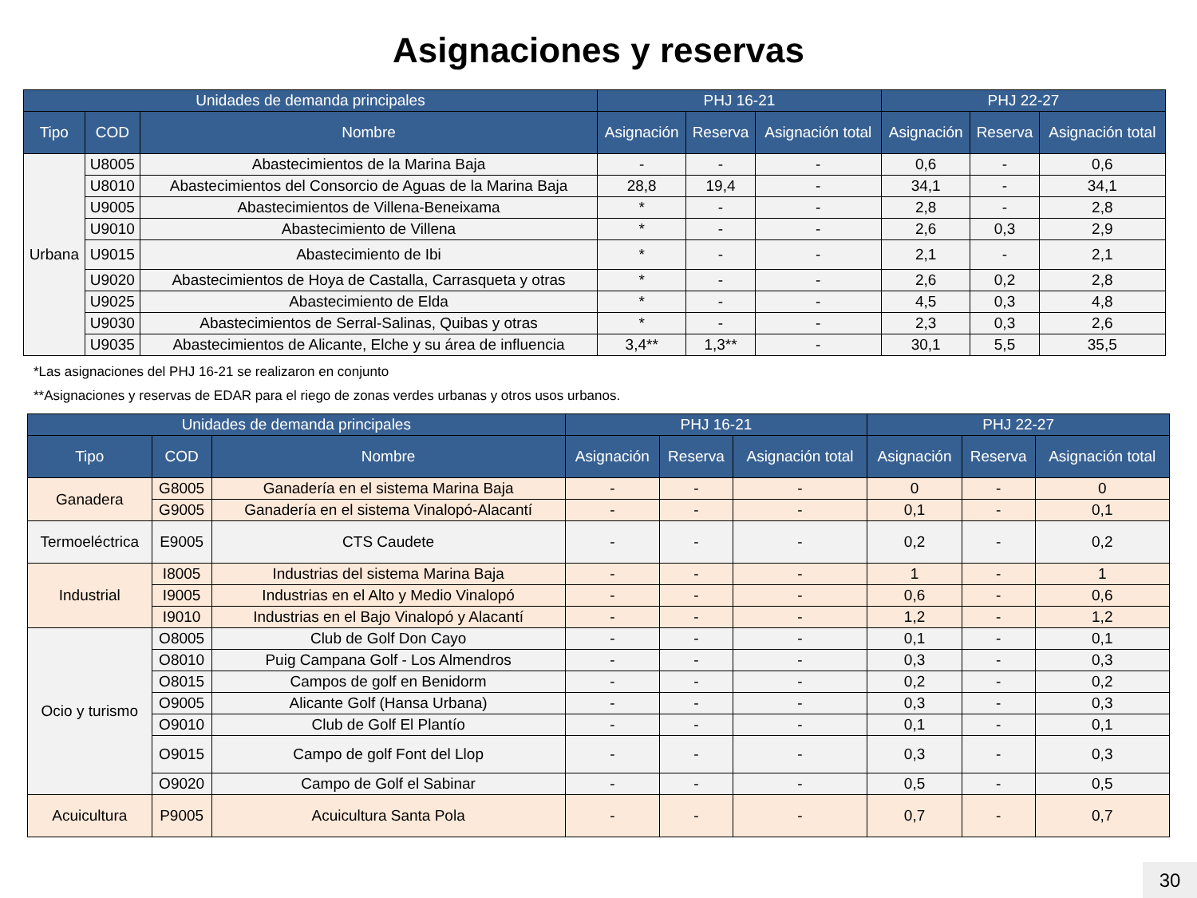Asignaciones y reservas
| Unidades de demanda principales | | | PHJ 16-21 | | | PHJ 22-27 | | |
| --- | --- | --- | --- | --- | --- | --- | --- | --- |
| Tipo | COD | Nombre | Asignación | Reserva | Asignación total | Asignación | Reserva | Asignación total |
| Urbana | U8005 | Abastecimientos de la Marina Baja | - | - | - | 0,6 | - | 0,6 |
| | U8010 | Abastecimientos del Consorcio de Aguas de la Marina Baja | 28,8 | 19,4 | - | 34,1 | - | 34,1 |
| | U9005 | Abastecimientos de Villena-Beneixama | * | - | - | 2,8 | - | 2,8 |
| | U9010 | Abastecimiento de Villena | * | - | - | 2,6 | 0,3 | 2,9 |
| | U9015 | Abastecimiento de Ibi | * | - | - | 2,1 | - | 2,1 |
| | U9020 | Abastecimientos de Hoya de Castalla, Carrasqueta y otras | * | - | - | 2,6 | 0,2 | 2,8 |
| | U9025 | Abastecimiento de Elda | * | - | - | 4,5 | 0,3 | 4,8 |
| | U9030 | Abastecimientos de Serral-Salinas, Quibas y otras | * | - | - | 2,3 | 0,3 | 2,6 |
| | U9035 | Abastecimientos de Alicante, Elche y su área de influencia | 3,4** | 1,3** | - | 30,1 | 5,5 | 35,5 |
*Las asignaciones del PHJ 16-21 se realizaron en conjunto
**Asignaciones y reservas de EDAR para el riego de zonas verdes urbanas y otros usos urbanos.
| Unidades de demanda principales | | | PHJ 16-21 | | | PHJ 22-27 | | |
| --- | --- | --- | --- | --- | --- | --- | --- | --- |
| Tipo | COD | Nombre | Asignación | Reserva | Asignación total | Asignación | Reserva | Asignación total |
| Ganadera | G8005 | Ganadería en el sistema Marina Baja | - | - | - | 0 | - | 0 |
| | G9005 | Ganadería en el sistema Vinalopó-Alacantí | - | - | - | 0,1 | - | 0,1 |
| Termoeléctrica | E9005 | CTS Caudete | - | - | - | 0,2 | - | 0,2 |
| Industrial | I8005 | Industrias del sistema Marina Baja | - | - | - | 1 | - | 1 |
| | I9005 | Industrias en el Alto y Medio Vinalopó | - | - | - | 0,6 | - | 0,6 |
| | I9010 | Industrias en el Bajo Vinalopó y Alacantí | - | - | - | 1,2 | - | 1,2 |
| Ocio y turismo | O8005 | Club de Golf Don Cayo | - | - | - | 0,1 | - | 0,1 |
| | O8010 | Puig Campana Golf - Los Almendros | - | - | - | 0,3 | - | 0,3 |
| | O8015 | Campos de golf en Benidorm | - | - | - | 0,2 | - | 0,2 |
| | O9005 | Alicante Golf (Hansa Urbana) | - | - | - | 0,3 | - | 0,3 |
| | O9010 | Club de Golf El Plantío | - | - | - | 0,1 | - | 0,1 |
| | O9015 | Campo de golf Font del Llop | - | - | - | 0,3 | - | 0,3 |
| | O9020 | Campo de Golf el Sabinar | - | - | - | 0,5 | - | 0,5 |
| Acuicultura | P9005 | Acuicultura Santa Pola | - | - | - | 0,7 | - | 0,7 |
30